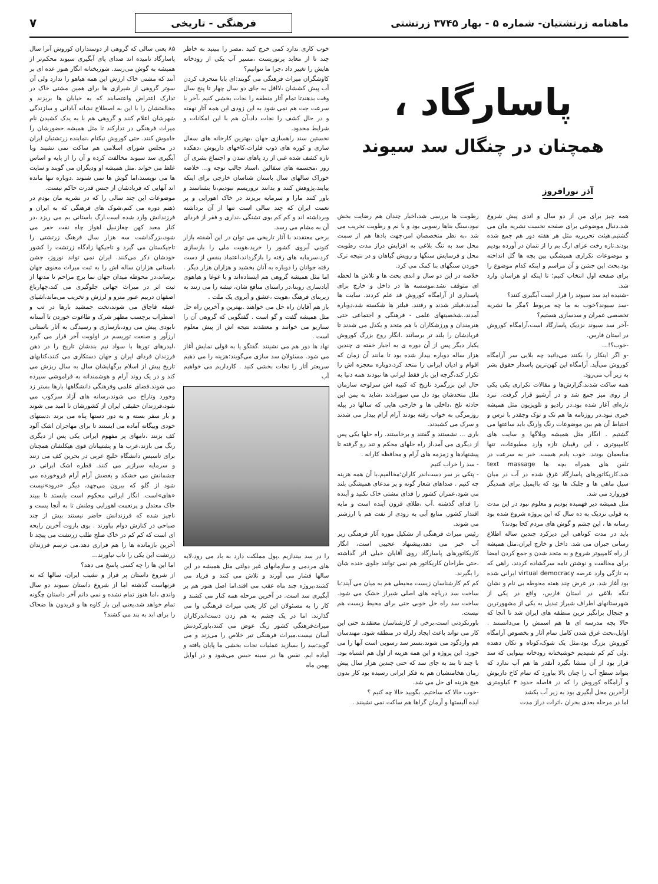ماهنامه زرتشتیان- شماره ۵ - بهار ۳۷۴۵ زرتشتی
فرهنگی - تاریخی
۷
پاسارگاد ،
همچنان در چنگال سد سیوند
آذر نورافروز
همه چیز برای من از دو سال و اندی پیش شروع شد.دنبال موضوعی برای صفحه نخست نشریه مان می گشتیم.هیئت تحریریه مثل هر هفته دور هم جمع شده بودند.تازه رخت عزای ارگ بم را از تنمان در آورده بودیم و موضوعات تکراری همیشگی بین بچه ها گل انداخته بود.بحث این جشن و آن مراسم و اینکه کدام موضوع را برای صفحه اول انتخاب کنیم؛ تا اینکه او هراسان وارد شد.
-شنیده اید سد سیوند را قرار است آبگیری کنند؟
-سد سیوند؟خوب به ما چه مربوط ؟مگر ما نشریه تخصصی عمران و سدسازی هستیم؟
-آخر سد سیوند نزدیک پاسارگاد است،آرامگاه کوروش در استان فارس.
-خوب؟!...
-و اگر اینکار را بکنند می‌دانید چه بلایی سر آرامگاه کوروش می‌آید. آرامگاه این کهن‌ترین پاسدار حقوق بشر به زیر آب می‌رود.
همه ساکت شدند.گزارش‌ها و مقالات تکراری یکی یکی از روی میز جمع شد و در آرشیو قرار گرفت. نبرد تازه‌ای آغاز شده بود.در رادیو و تلویزیون مثل همیشه خبری نبود.در روزنامه ها هم تک و توک وچقدر با ترس و احتیاط آن هم بین موضوعات رنگ وارنگ باید ساعتها می گشتیم . انگار مثل همیشه وبلاگها و سایت های کامپیوتری ، این رقیبان تازه وارد مطبوعات، تنها منابعمان بودند. خوب یادم هست. خبر به سرعت در تلفن های همراه بچه ها text massage شد.کاریکاتورهای پاسارگاد غرق شده در آب در میان سیل ماهی ها و جلبک ها بود که باایمیل برای همدیگر فوروارد می شد.
مثل همیشه دیر فهمیده بودیم و معلوم نبود در این مدت به قولی نزدیک به ده سال که این پروژه شروع شده بود رسانه ها ، این چشم و گوش های مردم کجا بودند؟
باید در مدت کوتاهی این دیرکرد چندین ساله اطلاع رسانی جبران می شد. داخل و خارج ایران،مثل همیشه از راه کامپیوتر شروع و به متحد شدن و جمع کردن امضا برای مخالفت و نوشتن نامه سرگشاده کردند، راهی که به تازگی وارد عرصه virtual democracy ایرانی شده بود آغاز شد. در عرض چند هفته محوطه بی نام و نشان تنگه بلاغی در استان فارس، واقع در یکی از شهرستانهای اطراف شیراز تبدیل به یکی از مشهورترین و جنجال برانگیز ترین منطقه های ایران شد تا آنجا که حالا بچه مدرسه ای ها هم اسمش را می‌دانستند . اوایل،بحث غرق شدن کامل تمام آثار و بخصوص آرامگاه کوروش بزرگ بود،مثل یک شوک،کوتاه و تکان دهنده .ولی کم کم شنیدیم خوشبختانه رودخانه بینوایی که سد قرار بود از آن منشا بگیرد آنقدر ها هم آب ندارد که بتواند سطح آب را چنان بالا بیاورد که تمام کاخ داریوش و آرامگاه کوروش را که در فاصله حدود ۴ کیلومتری ازآخرین محل آبگیری بود به زیر آب بکشد
اما در مرحله بعدی بحران ،اثرات دراز مدت
رطوبت ها بررسی شد،اخبار چندان هم رضایت بخش نبود،سنگ بناها رسوبی بود و با نم و رطوبت تخریب می شد ،به نظر متخصصان امر،جهت بادها هم از سمت محل سد به تنگ بلاغی به افزایش دراز مدت رطوبت محل و فرسایش سنگها و رویش گیاهان و در نتیجه ترک خوردن سنگهای بنا کمک می کرد.
خلاصه در این دو سال و اندی بحث ها و تلاش ها لحظه ای متوقف نشد.موسسه ها در داخل و خارج برای پاسداری از آرامگاه کوروش قد علم کردند. سایت ها آمدند،فیلتر شدند و رفتند. فیلتر ها شکسته شد،دوباره آمدند،.شخصیتهای علمی - فرهنگی و اجتماعی حتی هنرمندان و ورزشکاران با هم متحد و یکدل می شدند تا فریادشان را بلند تر برسانند .انگار روح بزرگ کوروش یکبار دیگر پس از آن دوره ی به اجبار خفته ی چندین هزار ساله دوباره بیدار شده بود تا مانند آن زمان که اقوام و ادیان ایرانی را متحد کرد،دوباره معجزه اش را تکرار کند،گرچه این بار فقط ایرانی ها نبودند همه دنیا به حال این بزرگمرد تاریخ که کتیبه اش سرلوحه سازمان ملل متحدشان بود دل می سوزاندند ،شاید به یمن این حادثه تلخ ،داخلی ها و خارجی هایی که سالها در پیله روزمرگی به خواب رفته بودند آرام آرام بیدار می شدند و سرک می کشیدند.
باری ... نشستند و گفتند و برخاستند. راه حلها یکی پس از دیگری می آمد،از راه حلهای محکم و تند رو گرفته تا پیشنهادها و زمزمه های آرام و محافظه کارانه .
- سد را خراب کنیم
- پتکی بر سر دست‌اندر کاران؛مخالفیم،با آن همه هزینه چه کنیم . صداهای شعار گونه و پر مدعای همیشگی بلند می شود،عمران کشور را فدای مشتی خاک نکنید و آینده را فدای گذشته .آب ،طلای قرون آینده است و مایه اقتدار کشور. منابع آبی به زودی از نفت هم با ارزشتر می شوند.
رئیس میراث فرهنگی از تشکیل موزه آثار فرهنگی زیر آب خبر می دهد،پیشنهاد عجیبی است، انگار کاریکاتورهای پاسارگاد روی آقایان خیلی اثر گذاشته ،حتی طراحان کاریکاتور هم نمی توانند جلوی خنده شان را بگیرند.
کم کم کارشناسان زیست محیطی هم به میان می آیند:با ساخت سد دریاچه های اصلی شیراز خشک می شود. ساخت سد راه حل خوبی حتی برای محیط زیست هم نیست.
باورنکردنی است،برخی از کارشناسان معتقدند حتی این کار می تواند باعث ایجاد زلزله در منطقه شود. مهندسان هم واردگود می شوند.بستر سد رسوبی است آبها را می خورد. این پروژه و این همه هزینه از اول هم اشتباه بود. با چند تا بند به جای سد که حتی چندین هزار سال پیش زمان هخامنشیان هم به فکر ایرانی رسیده بود کار بدون هیچ هزینه ای حل می شد.
-خوب حالا که ساختیم. بگویید حالا چه کنیم ؟
ایده آلیستها و آرمان گراها هم ساکت نمی نشینند .
خوب کاری ندارد کمی خرج کنید .مصر را ببینید به خاطر چند تا از معابد پرتوریست ،مسیر آب یکی از رودخانه هایش را تغییر داد ،چرا ما نتوانیم؟
کاوشگران میراث فرهنگی می گویند:ای بابا منحرف کردن آب پیش کششان ،لااقل به جای دو سال چهار تا پنج سال وقت بدهندتا تمام آثار منطقه را نجات بخشی کنیم ،آخر با سرعت جت هم نمی شود به این زودی این همه آثار نهفته و در حال کشف را نجات داد،آن هم با این امکانات و شرایط محدود.
نخستین سند راهسازی جهان ،بهترین کارخانه های سفال سازی و کوره های ذوب فلزات،کاخهای داریوش ،دهکده تازه کشف شده غنی از رد پاهای تمدن و اجتماع بشری آن روز ،مجسمه های سفالین ،اسناد جالب توجه و... خلاصه خوراک سالهای سال باستان شناسان خارجی برای اینکه بیایند،پژوهش کنند و بدانند تروریسم نبودیم،تا بشناسند و باور کنند مارا و سرمایه بریزند در خاک اهورایی و پر نعمت ایران که چند سالی است تنها از آن برداشته وبرداشته اند و کم کم بوی تشنگی ،نداری و فقر از فردای آن به مشام می رسد.
برخی معتقدند با آثار تاریخی می توان در این آشفته بازار کنونی آبروی کشور را خرید،هویت ملی را بازسازی کرد،سرمایه های رفته را بازگرداند،اعتماد بنفس از دست رفته جوانان را دوباره به آنان بخشید و هزاران هزار دیگر . اما مثل همیشه گروهی هم ایستاده‌اند و با غوغا و هیاهوی آبادسازی روبنا،در راستای منافع شان، تیشه را می زنند به زیربنای فرهنگ ،هویت ،عشق و آبروی یک ملت .
باز هم آقایان راه حل می خواهند .بهترین و آخرین راه حل مثل همیشه گفت و گو است . گفتگویی که گروهی آن را سناریو می خوانند و معتقدند نتیجه اش از پیش معلوم است .
نهاد ها دور هم می نشینند .گفتگو یا به قولی نمایش آغاز می شود. مسئولان سد سازی می‌گویند:هزینه را می دهیم سریعتر آثار را نجات بخشی کنید . کارداریم می خواهیم آب
را در سد بیندازیم ،پول مملکت دارد به باد می رود،لایه های مردمی و سازمانهای غیر دولتی مثل همیشه در این سالها فشار می آورند و تلاش می کنند و فریاد می کشند،پروژه چند ماه عقب می افتد،اما اصل هنوز هم بر آبگیری سد است. در آخرین مرحله همه کنار می کشند و کار را به مسئولان این کار یعنی میراث فرهنگی وا می گذارند. اما در یک چشم به هم زدن دست‌اندرکاران میراث‌فرهنگی کشور رنگ عوض می کنند،باورکردنش آسان نیست.میراث فرهنگی تیر خلاص را می‌زند و می گوید:سد را بسازید عملیات نجات بخشی ما پایان یافته و آماده ایم. نفس ها در سینه حبس می‌شود و در اوایل بهمن ماه
۸۵ یعنی سالی که گروهی از دوستداران کوروش آنرا سال پاسارگاد نامیده اند صدای پای آبگیری سیوند محکم‌تر از همیشه به گوش می‌رسد. شوربختانه انگار هنوز عده ای بر آنند که مشتی خاک ارزش این همه هیاهو را ندارد ولی آن سوتر گروهی از شیرازی ها برای همین مشتی خاک در تدارک اعتراض واعتصابند که به خیابان ها بریزند و مخالفتشان را با این به اصطلاح نشانه آبادانی و سازندگی شهرشان اعلام کنند و گروهی هم با به یدک کشیدن نام میراث فرهنگی در تدارکند تا مثل همیشه حضورشان را خاموش کنند. حتی کوروش نیکنام ،نماینده زرتشتیان ایران در مجلس شورای اسلامی هم ساکت نمی نشیند وبا آبگیری سد سیوند مخالفت کرده و آن را از پایه و اساس غلط می خواند .مثل همیشه او ودیگران می گویند و سایت ها می نویسند،اما گوش ها نمی شنوند .دوباره تنها مانده اند آنهایی که فریادشان از جنس قدرت حاکم نیست.
موضوعات این چند سالی را که در نشریه مان بودم در ذهنم دوره می کنم،شوک های فرهنگی که به ایران و فرزندانش وارد شده است.ارگ باستانی بم می ریزد ،در کنار معبد کهن چغازنبیل اهواز چاه نفت حفر می شود،بزرگداشت سه هزار سال فرهنگ زرتشتی را تاجیکستان می گیرد و تاجیکها زادگاه زرتشت را کشور خودشان ذکر می‌کنند. ایران نمی تواند نوروز، جشن باستانی هزاران ساله اش را به ثبت میراث معنوی جهان برساند،در محوطه میدان جهان نما برج مزاحم تا مدتها از ثبت اثر در میراث جهانی جلوگیری می کند،چهارباغ اصفهان دربیم عبور مترو و لرزش و تخریب می‌ماند،اشیای عتیقه قاچاق می شوند،تخت جمشید بارها در تب و اضطراب برچسب مظهر شرک و طاغوت خوردن تا آستانه نابودی پیش می رود،بازسازی و رسیدگی به آثار باستانی ارزآور و صنعت توریسم در اولویت آخر قرار می گیرد ،لیدرهای تورها با سواد نیم بندشان تاریخ را در ذهن فرزندان فردای ایران و جهان دستکاری می کنند،کتابهای تاریخ پیش از اسلام برگهایشان سال به سال ریزش می کند و در یک روند آرام و هوشمندانه به فراموشی سپرده می شوند.فضای علمی وفرهنگی دانشگاهها بارها بستر زد وخورد وتاراج می شوند،رسانه های آزاد سرکوب می شود،فرزندان حقیقی ایران از کشورشان نا امید می شوند و بار سفر بسته و به دور دستها پناه می برند ،دستهای خودی وبیگانه آماده می ایستند تا برای مهاجران اشک آلود کف بزنند ،نامهای پر مفهوم ایرانی یکی پس از دیگری رنگ می بازند،عرب ها و پشتیبانان قوی هیکلشان همچنان برای تاسیس دانشگاه خلیج عربی در بحرین کف می زنند و سرمایه سرازیر می کنند. قطره اشک ایرانی در چشمانش می خشکد و بغضش آرام آرام فروخورده می شود از گلو که بیرون می‌جهد، دیگر «درود»نیست «های»است. انگار ایرانی محکوم است بایستد تا ببیند خاک معتدل و پرنعمت اهورایی وطنش تا به آنجا پست و ناچیز شده که فرزندانش حاضر نیستند بیش از چند صباحی در کنارش دوام بیاورند . بوی باروت آخرین رایحه ای است که کم کم در خاک صلح طلب زرتشت می پیچد تا آخرین بازمانده ها را هم فراری دهد.می ترسم فرزندان زرتشت این یکی را تاب نیاورند...
اما این ها را چه کسی پاسخ می دهد؟
از شروع داستان پر فراز و نشیب ایران، سالها که نه قرنهاست گذشته اما از شروع داستان سیوند دو سال واندی ،اما هنوز تمام نشده و نمی دانم آخر داستان چگونه تمام خواهد شد،یعنی این بار کاوه ها و فریدون ها ضحاک را برای ابد به بند می کشند؟